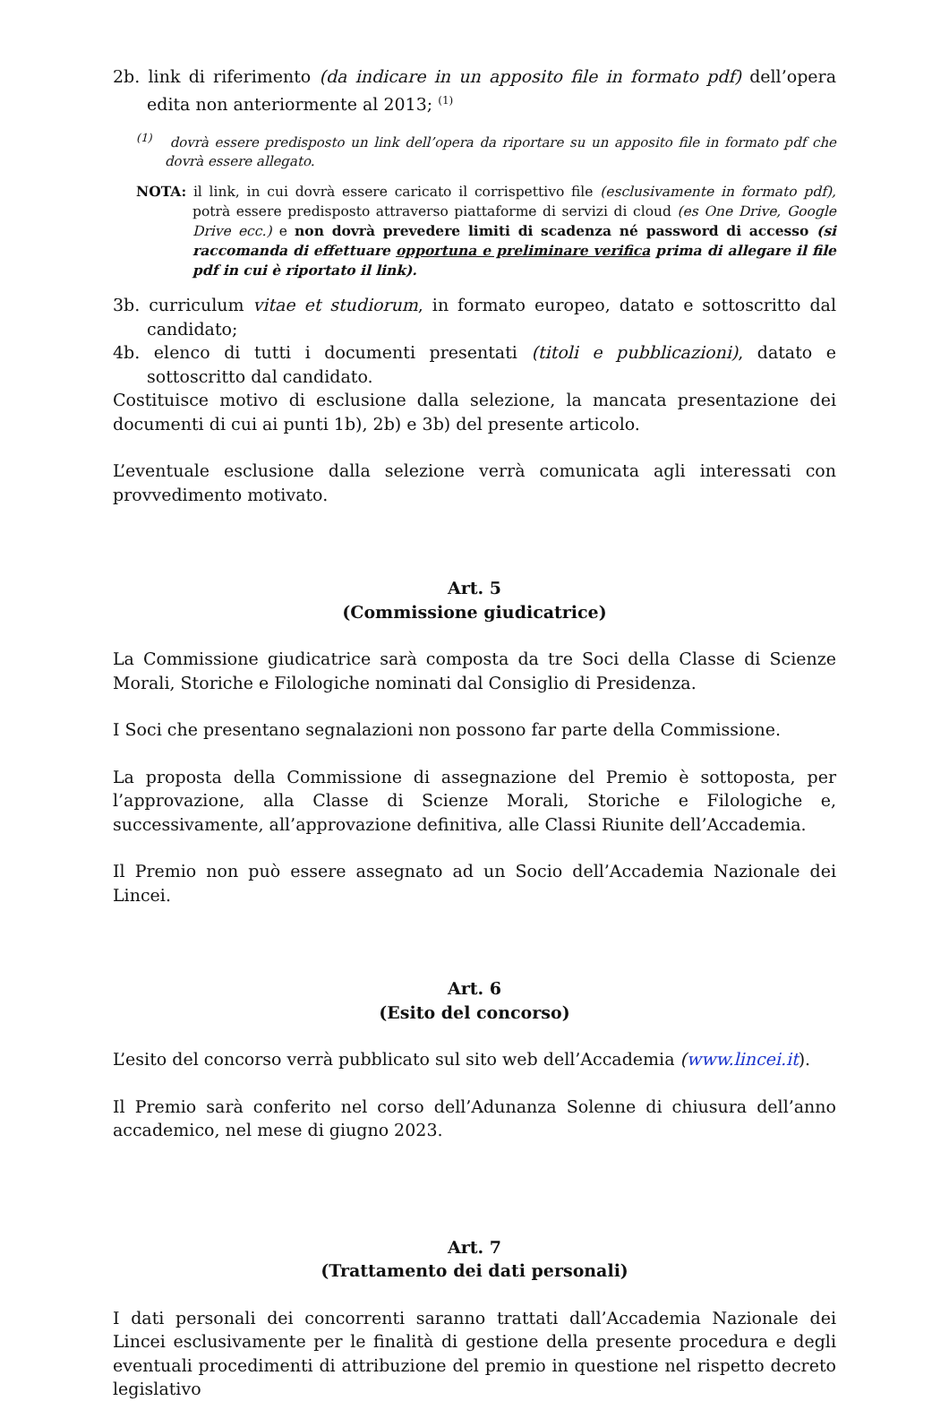2b. link di riferimento (da indicare in un apposito file in formato pdf) dell’opera edita non anteriormente al 2013; <sup>(1)</sup>
<sup>(1)</sup> dovrà essere predisposto un link dell’opera da riportare su un apposito file in formato pdf che dovrà essere allegato.
NOTA: il link, in cui dovrà essere caricato il corrispettivo file (esclusivamente in formato pdf), potrà essere predisposto attraverso piattaforme di servizi di cloud (es One Drive, Google Drive ecc.) e non dovrà prevedere limiti di scadenza né password di accesso (si raccomanda di effettuare opportuna e preliminare verifica prima di allegare il file pdf in cui è riportato il link).
3b. curriculum vitae et studiorum, in formato europeo, datato e sottoscritto dal candidato;
4b. elenco di tutti i documenti presentati (titoli e pubblicazioni), datato e sottoscritto dal candidato.
Costituisce motivo di esclusione dalla selezione, la mancata presentazione dei documenti di cui ai punti 1b), 2b) e 3b) del presente articolo.
L’eventuale esclusione dalla selezione verrà comunicata agli interessati con provvedimento motivato.
Art. 5
(Commissione giudicatrice)
La Commissione giudicatrice sarà composta da tre Soci della Classe di Scienze Morali, Storiche e Filologiche nominati dal Consiglio di Presidenza.
I Soci che presentano segnalazioni non possono far parte della Commissione.
La proposta della Commissione di assegnazione del Premio è sottoposta, per l’approvazione, alla Classe di Scienze Morali, Storiche e Filologiche e, successivamente, all’approvazione definitiva, alle Classi Riunite dell’Accademia.
Il Premio non può essere assegnato ad un Socio dell’Accademia Nazionale dei Lincei.
Art. 6
(Esito del concorso)
L’esito del concorso verrà pubblicato sul sito web dell’Accademia (www.lincei.it).
Il Premio sarà conferito nel corso dell’Adunanza Solenne di chiusura dell’anno accademico, nel mese di giugno 2023.
Art. 7
(Trattamento dei dati personali)
I dati personali dei concorrenti saranno trattati dall’Accademia Nazionale dei Lincei esclusivamente per le finalità di gestione della presente procedura e degli eventuali procedimenti di attribuzione del premio in questione nel rispetto decreto legislativo